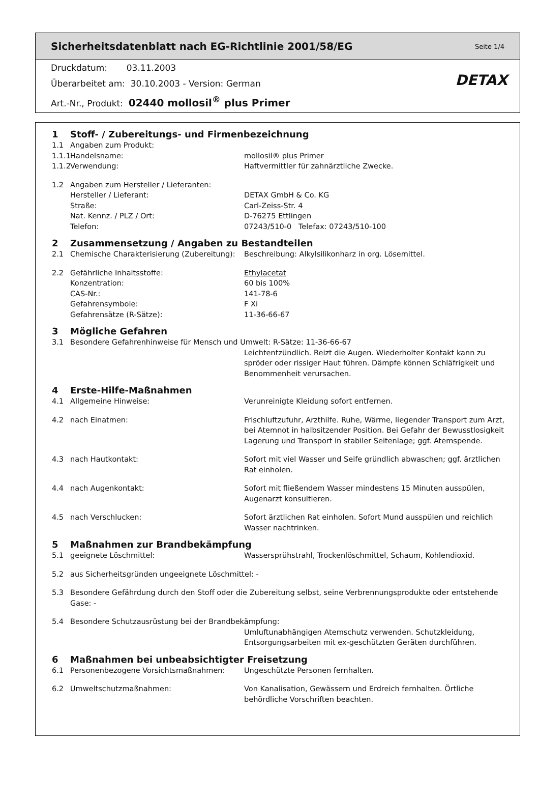Sicherheitsdatenblatt nach EG-Richtlinie 2001/58/EG Seite 1/4
Druckdatum: 03.11.2003
Überarbeitet am: 30.10.2003 - Version: German
Art.-Nr., Produkt: 02440 mollosil<sup>®</sup> plus Primer
DETAX
1 Stoff- / Zubereitungs- und Firmenbezeichnung
1.1 Angaben zum Produkt:
1.1.1 Handelsname: mollosil® plus Primer
1.1.2 Verwendung: Haftvermittler für zahnärztliche Zwecke.
1.2 Angaben zum Hersteller / Lieferanten:
Hersteller / Lieferant: DETAX GmbH & Co. KG
Straße: Carl-Zeiss-Str. 4
Nat. Kennz. / PLZ / Ort: D-76275 Ettlingen
Telefon: 07243/510-0 Telefax: 07243/510-100
2 Zusammensetzung / Angaben zu Bestandteilen
2.1 Chemische Charakterisierung (Zubereitung): Beschreibung: Alkylsilikonharz in org. Lösemittel.
2.2 Gefährliche Inhaltsstoffe: Ethylacetat
Konzentration: 60 bis 100%
CAS-Nr.: 141-78-6
Gefahrensymbole: F Xi
Gefahrensätze (R-Sätze): 11-36-66-67
3 Mögliche Gefahren
3.1 Besondere Gefahrenhinweise für Mensch und Umwelt: R-Sätze: 11-36-66-67
Leichtentzündlich. Reizt die Augen. Wiederholter Kontakt kann zu spröder oder rissiger Haut führen. Dämpfe können Schläfrigkeit und Benommenheit verursachen.
4 Erste-Hilfe-Maßnahmen
4.1 Allgemeine Hinweise: Verunreinigte Kleidung sofort entfernen.
4.2 nach Einatmen: Frischluftzufuhr, Arzthilfe. Ruhe, Wärme, liegender Transport zum Arzt, bei Atemnot in halbsitzender Position. Bei Gefahr der Bewusstlosigkeit Lagerung und Transport in stabiler Seitenlage; ggf. Atemspende.
4.3 nach Hautkontakt: Sofort mit viel Wasser und Seife gründlich abwaschen; ggf. ärztlichen Rat einholen.
4.4 nach Augenkontakt: Sofort mit fließendem Wasser mindestens 15 Minuten ausspülen, Augenarzt konsultieren.
4.5 nach Verschlucken: Sofort ärztlichen Rat einholen. Sofort Mund ausspülen und reichlich Wasser nachtrinken.
5 Maßnahmen zur Brandbekämpfung
5.1 geeignete Löschmittel: Wassersprühstrahl, Trockenlöschmittel, Schaum, Kohlendioxid.
5.2 aus Sicherheitsgründen ungeeignete Löschmittel: -
5.3 Besondere Gefährdung durch den Stoff oder die Zubereitung selbst, seine Verbrennungsprodukte oder entstehende Gase: -
5.4 Besondere Schutzausrüstung bei der Brandbekämpfung:
Umluftunabhängigen Atemschutz verwenden. Schutzkleidung, Entsorgungsarbeiten mit ex-geschützten Geräten durchführen.
6 Maßnahmen bei unbeabsichtigter Freisetzung
6.1 Personenbezogene Vorsichtsmaßnahmen: Ungeschützte Personen fernhalten.
6.2 Umweltschutzmaßnahmen: Von Kanalisation, Gewässern und Erdreich fernhalten. Örtliche behördliche Vorschriften beachten.